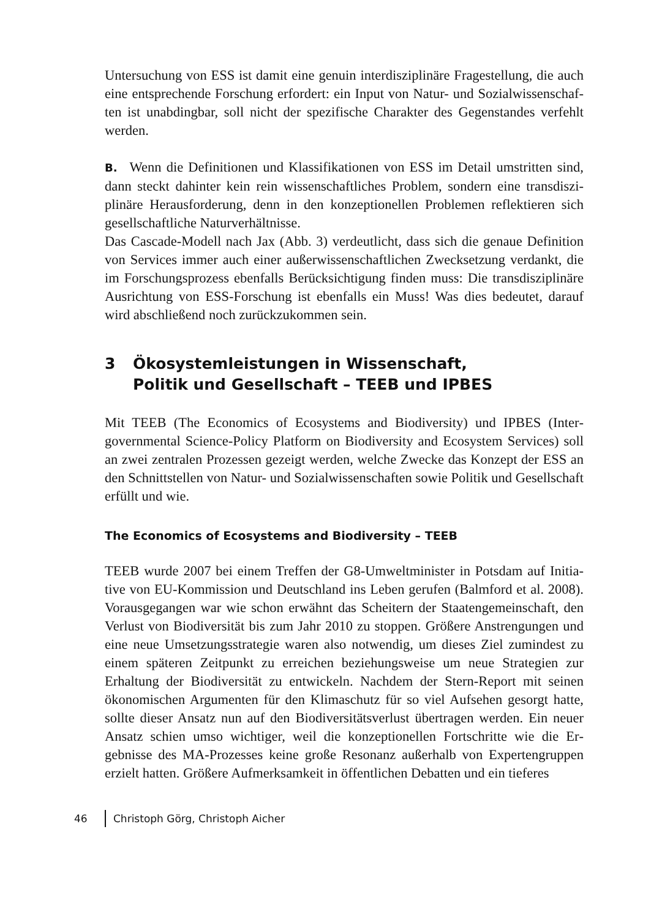Untersuchung von ESS ist damit eine genuin interdisziplinäre Fragestellung, die auch eine entsprechende Forschung erfordert: ein Input von Natur- und Sozialwissenschaf­ten ist unabdingbar, soll nicht der spezifische Charakter des Gegenstandes verfehlt werden.
B. Wenn die Definitionen und Klassifikationen von ESS im Detail umstritten sind, dann steckt dahinter kein rein wissenschaftliches Problem, sondern eine transdiszi­plinäre Herausforderung, denn in den konzeptionellen Problemen reflektieren sich gesellschaftliche Naturverhältnisse.
Das Cascade-Modell nach Jax (Abb. 3) verdeutlicht, dass sich die genaue Definition von Services immer auch einer außerwissenschaftlichen Zwecksetzung verdankt, die im Forschungsprozess ebenfalls Berücksichtigung finden muss: Die transdiszipli­näre Ausrichtung von ESS-Forschung ist ebenfalls ein Muss! Was dies bedeutet, darauf wird abschließend noch zurückzukommen sein.
3 Ökosystemleistungen in Wissenschaft,
Politik und Gesellschaft – TEEB und IPBES
Mit TEEB (The Economics of Ecosystems and Biodiversity) und IPBES (Inter­governmental Science-Policy Platform on Biodiversity and Ecosystem Services) soll an zwei zentralen Prozessen gezeigt werden, welche Zwecke das Konzept der ESS an den Schnittstellen von Natur- und Sozialwissenschaften sowie Politik und Gesellschaft erfüllt und wie.
The Economics of Ecosystems and Biodiversity – TEEB
TEEB wurde 2007 bei einem Treffen der G8-Umweltminister in Potsdam auf Initia­tive von EU-Kommission und Deutschland ins Leben gerufen (Balmford et al. 2008). Vorausgegangen war wie schon erwähnt das Scheitern der Staatengemeinschaft, den Verlust von Biodiversität bis zum Jahr 2010 zu stoppen. Größere Anstrengungen und eine neue Umsetzungsstrategie waren also notwendig, um dieses Ziel zumindest zu einem späteren Zeitpunkt zu erreichen beziehungsweise um neue Strategien zur Erhaltung der Biodiversität zu entwickeln. Nachdem der Stern-Report mit seinen ökonomischen Argumenten für den Klimaschutz für so viel Aufsehen gesorgt hatte, sollte dieser Ansatz nun auf den Biodiversitätsverlust übertragen werden. Ein neuer Ansatz schien umso wichtiger, weil die konzeptionellen Fortschritte wie die Er­gebnisse des MA-Prozesses keine große Resonanz außerhalb von Expertengruppen erzielt hatten. Größere Aufmerksamkeit in öffentlichen Debatten und ein tieferes
46 Christoph Görg, Christoph Aicher